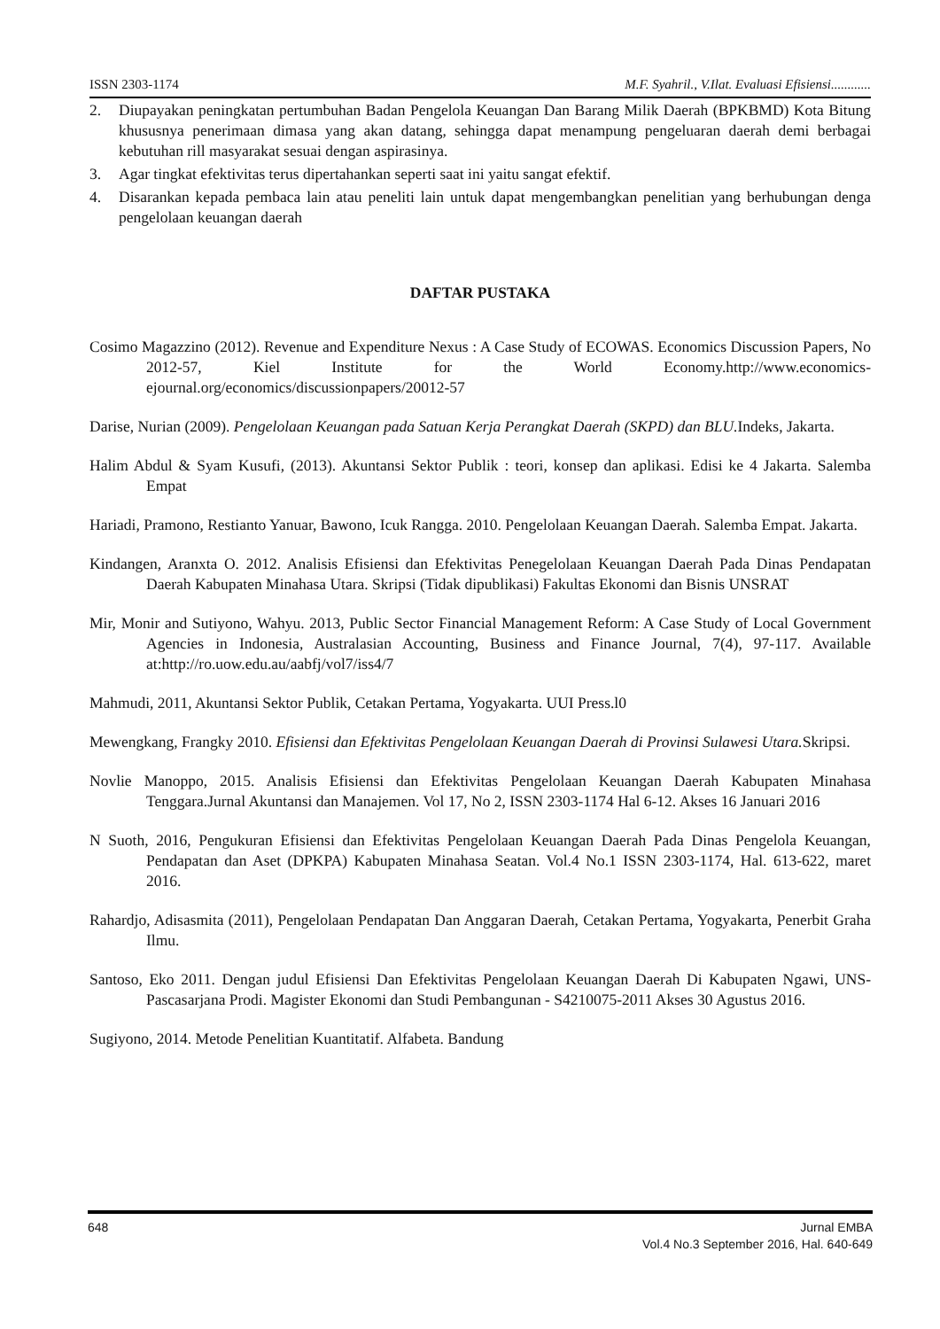ISSN 2303-1174 M.F. Syahril., V.Ilat. Evaluasi Efisiensi............
2. Diupayakan peningkatan pertumbuhan Badan Pengelola Keuangan Dan Barang Milik Daerah (BPKBMD) Kota Bitung khususnya penerimaan dimasa yang akan datang, sehingga dapat menampung pengeluaran daerah demi berbagai kebutuhan rill masyarakat sesuai dengan aspirasinya.
3. Agar tingkat efektivitas terus dipertahankan seperti saat ini yaitu sangat efektif.
4. Disarankan kepada pembaca lain atau peneliti lain untuk dapat mengembangkan penelitian yang berhubungan denga pengelolaan keuangan daerah
DAFTAR PUSTAKA
Cosimo Magazzino (2012). Revenue and Expenditure Nexus : A Case Study of ECOWAS. Economics Discussion Papers, No 2012-57, Kiel Institute for the World Economy.http://www.economics-ejournal.org/economics/discussionpapers/20012-57
Darise, Nurian (2009). Pengelolaan Keuangan pada Satuan Kerja Perangkat Daerah (SKPD) dan BLU. Indeks, Jakarta.
Halim Abdul & Syam Kusufi, (2013). Akuntansi Sektor Publik : teori, konsep dan aplikasi. Edisi ke 4 Jakarta. Salemba Empat
Hariadi, Pramono, Restianto Yanuar, Bawono, Icuk Rangga. 2010. Pengelolaan Keuangan Daerah. Salemba Empat. Jakarta.
Kindangen, Aranxta O. 2012. Analisis Efisiensi dan Efektivitas Penegelolaan Keuangan Daerah Pada Dinas Pendapatan Daerah Kabupaten Minahasa Utara. Skripsi (Tidak dipublikasi) Fakultas Ekonomi dan Bisnis UNSRAT
Mir, Monir and Sutiyono, Wahyu. 2013, Public Sector Financial Management Reform: A Case Study of Local Government Agencies in Indonesia, Australasian Accounting, Business and Finance Journal, 7(4), 97-117. Available at:http://ro.uow.edu.au/aabfj/vol7/iss4/7
Mahmudi, 2011, Akuntansi Sektor Publik, Cetakan Pertama, Yogyakarta. UUI Press.l0
Mewengkang, Frangky 2010. Efisiensi dan Efektivitas Pengelolaan Keuangan Daerah di Provinsi Sulawesi Utara. Skripsi.
Novlie Manoppo, 2015. Analisis Efisiensi dan Efektivitas Pengelolaan Keuangan Daerah Kabupaten Minahasa Tenggara.Jurnal Akuntansi dan Manajemen. Vol 17, No 2, ISSN 2303-1174 Hal 6-12. Akses 16 Januari 2016
N Suoth, 2016, Pengukuran Efisiensi dan Efektivitas Pengelolaan Keuangan Daerah Pada Dinas Pengelola Keuangan, Pendapatan dan Aset (DPKPA) Kabupaten Minahasa Seatan. Vol.4 No.1 ISSN 2303-1174, Hal. 613-622, maret 2016.
Rahardjo, Adisasmita (2011), Pengelolaan Pendapatan Dan Anggaran Daerah, Cetakan Pertama, Yogyakarta, Penerbit Graha Ilmu.
Santoso, Eko 2011. Dengan judul Efisiensi Dan Efektivitas Pengelolaan Keuangan Daerah Di Kabupaten Ngawi, UNS-Pascasarjana Prodi. Magister Ekonomi dan Studi Pembangunan - S4210075-2011 Akses 30 Agustus 2016.
Sugiyono, 2014. Metode Penelitian Kuantitatif. Alfabeta. Bandung
Jurnal EMBA
Vol.4 No.3 September 2016, Hal. 640-649 648